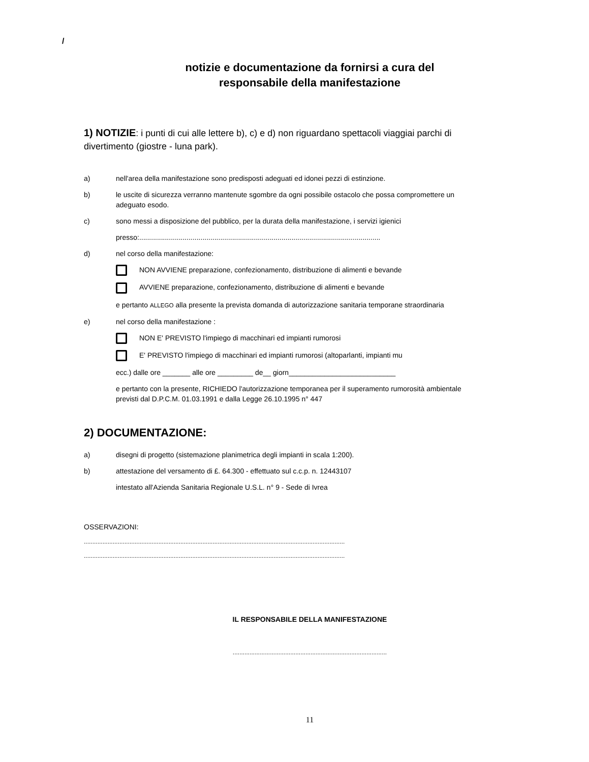/
notizie e documentazione da fornirsi a cura del
responsabile della manifestazione
1) NOTIZIE: i punti di cui alle lettere b), c) e d) non riguardano spettacoli viaggiai parchi di divertimento (giostre - luna park).
a) nell'area della manifestazione sono predisposti adeguati ed idonei pezzi di estinzione.
b) le uscite di sicurezza verranno mantenute sgombre da ogni possibile ostacolo che possa compromettere un adeguato esodo.
c) sono messi a disposizione del pubblico, per la durata della manifestazione, i servizi igienici
presso:..........................................................................................................................
d) nel corso della manifestazione:
NON AVVIENE preparazione, confezionamento, distribuzione di alimenti e bevande
AVVIENE preparazione, confezionamento, distribuzione di alimenti e bevande
e pertanto ALLEGO alla presente la prevista domanda di autorizzazione sanitaria temporane straordinaria
e) nel corso della manifestazione :
NON E' PREVISTO l'impiego di macchinari ed impianti rumorosi
E' PREVISTO l'impiego di macchinari ed impianti rumorosi (altoparlanti, impianti mu
ecc.) dalle ore _______ alle ore _________ de__ giorn___________________________
e pertanto con la presente, RICHIEDO l'autorizzazione temporanea per il superamento rumorosità ambientale previsti dal D.P.C.M. 01.03.1991 e dalla Legge 26.10.1995 n° 447
2) DOCUMENTAZIONE:
a) disegni di progetto (sistemazione planimetrica degli impianti in scala 1:200).
b) attestazione del versamento di £. 64.300 - effettuato sul c.c.p. n. 12443107
intestato all'Azienda Sanitaria Regionale U.S.L. n° 9 - Sede di Ivrea
OSSERVAZIONI:
..........................................................................................................................................................
..........................................................................................................................................................
IL RESPONSABILE DELLA MANIFESTAZIONE
...........................................................................................
11